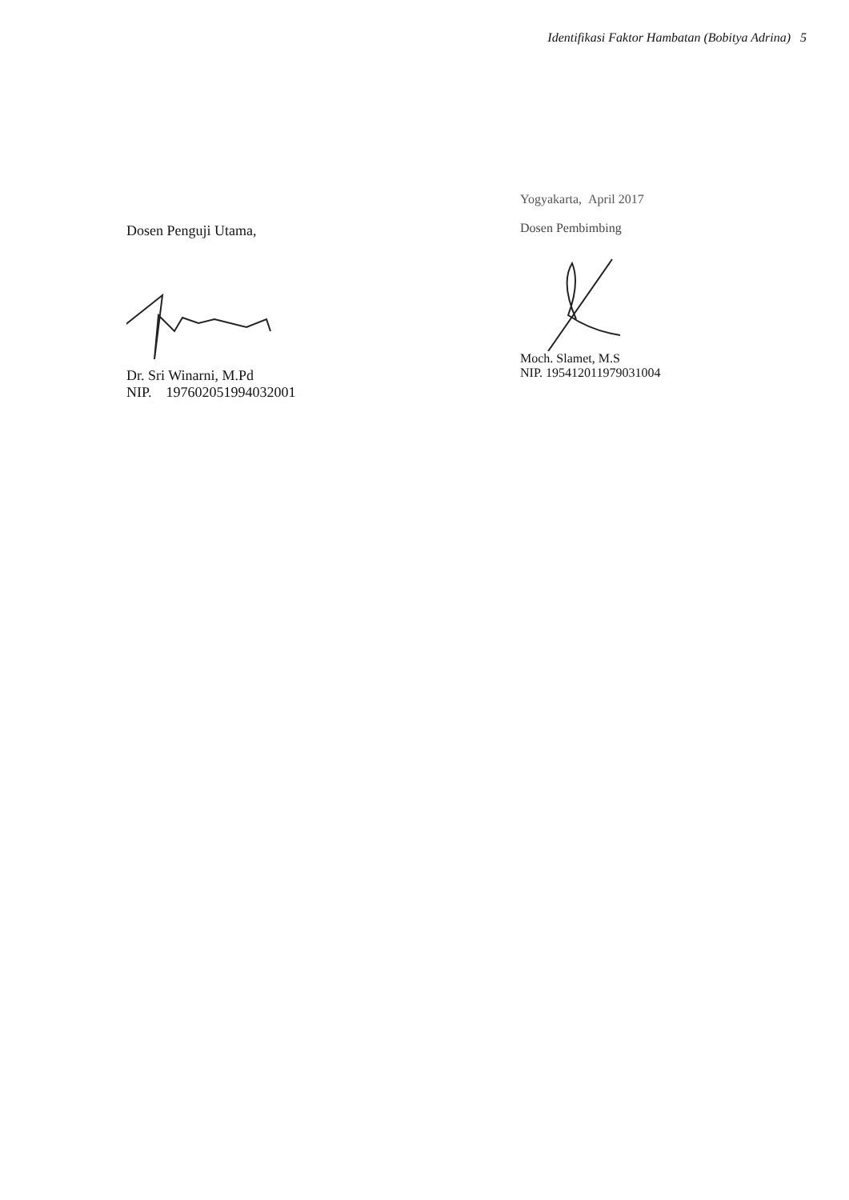Identifikasi Faktor Hambatan (Bobitya Adrina) 5
Dosen Penguji Utama,
Dr. Sri Winarni, M.Pd
NIP. 197602051994032001
Yogyakarta, April 2017
Dosen Pembimbing
Moch. Slamet, M.S
NIP. 195412011979031004